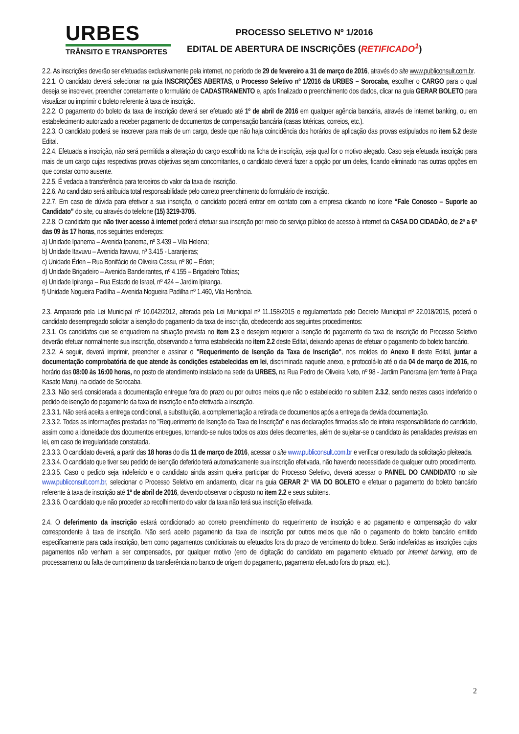URBES
TRÂNSITO E TRANSPORTES
PROCESSO SELETIVO Nº 1/2016
EDITAL DE ABERTURA DE INSCRIÇÕES (RETIFICADO<sup>1</sup>)
2.2. As inscrições deverão ser efetuadas exclusivamente pela internet, no período de 29 de fevereiro a 31 de março de 2016, através do site www.publiconsult.com.br.
2.2.1. O candidato deverá selecionar na guia INSCRIÇÕES ABERTAS, o Processo Seletivo nº 1/2016 da URBES – Sorocaba, escolher o CARGO para o qual deseja se inscrever, preencher corretamente o formulário de CADASTRAMENTO e, após finalizado o preenchimento dos dados, clicar na guia GERAR BOLETO para visualizar ou imprimir o boleto referente à taxa de inscrição.
2.2.2. O pagamento do boleto da taxa de inscrição deverá ser efetuado até 1º de abril de 2016 em qualquer agência bancária, através de internet banking, ou em estabelecimento autorizado a receber pagamento de documentos de compensação bancária (casas lotéricas, correios, etc.).
2.2.3. O candidato poderá se inscrever para mais de um cargo, desde que não haja coincidência dos horários de aplicação das provas estipulados no item 5.2 deste Edital.
2.2.4. Efetuada a inscrição, não será permitida a alteração do cargo escolhido na ficha de inscrição, seja qual for o motivo alegado. Caso seja efetuada inscrição para mais de um cargo cujas respectivas provas objetivas sejam concomitantes, o candidato deverá fazer a opção por um deles, ficando eliminado nas outras opções em que constar como ausente.
2.2.5. É vedada a transferência para terceiros do valor da taxa de inscrição.
2.2.6. Ao candidato será atribuída total responsabilidade pelo correto preenchimento do formulário de inscrição.
2.2.7. Em caso de dúvida para efetivar a sua inscrição, o candidato poderá entrar em contato com a empresa clicando no ícone “Fale Conosco – Suporte ao Candidato” do site, ou através do telefone (15) 3219-3705.
2.2.8. O candidato que não tiver acesso à internet poderá efetuar sua inscrição por meio do serviço público de acesso à internet da CASA DO CIDADÃO, de 2ª a 6ª das 09 às 17 horas, nos seguintes endereços:
a) Unidade Ipanema – Avenida Ipanema, nº 3.439 – Vila Helena;
b) Unidade Itavuvu – Avenida Itavuvu, nº 3.415 - Laranjeiras;
c) Unidade Éden – Rua Bonifácio de Oliveira Cassu, nº 80 – Éden;
d) Unidade Brigadeiro – Avenida Bandeirantes, nº 4.155 – Brigadeiro Tobias;
e) Unidade Ipiranga – Rua Estado de Israel, nº 424 – Jardim Ipiranga.
f) Unidade Nogueira Padilha – Avenida Nogueira Padilha nº 1.460, Vila Hortência.
2.3. Amparado pela Lei Municipal nº 10.042/2012, alterada pela Lei Municipal nº 11.158/2015 e regulamentada pelo Decreto Municipal nº 22.018/2015, poderá o candidato desempregado solicitar a isenção do pagamento da taxa de inscrição, obedecendo aos seguintes procedimentos:
2.3.1. Os candidatos que se enquadrem na situação prevista no item 2.3 e desejem requerer a isenção do pagamento da taxa de inscrição do Processo Seletivo deverão efetuar normalmente sua inscrição, observando a forma estabelecida no item 2.2 deste Edital, deixando apenas de efetuar o pagamento do boleto bancário.
2.3.2. A seguir, deverá imprimir, preencher e assinar o "Requerimento de Isenção da Taxa de Inscrição", nos moldes do Anexo II deste Edital, juntar a documentação comprobatória de que atende às condições estabelecidas em lei, discriminada naquele anexo, e protocolá-lo até o dia 04 de março de 2016, no horário das 08:00 às 16:00 horas, no posto de atendimento instalado na sede da URBES, na Rua Pedro de Oliveira Neto, nº 98 - Jardim Panorama (em frente à Praça Kasato Maru), na cidade de Sorocaba.
2.3.3. Não será considerada a documentação entregue fora do prazo ou por outros meios que não o estabelecido no subitem 2.3.2, sendo nestes casos indeferido o pedido de isenção do pagamento da taxa de inscrição e não efetivada a inscrição.
2.3.3.1. Não será aceita a entrega condicional, a substituição, a complementação a retirada de documentos após a entrega da devida documentação.
2.3.3.2. Todas as informações prestadas no "Requerimento de Isenção da Taxa de Inscrição" e nas declarações firmadas são de inteira responsabilidade do candidato, assim como a idoneidade dos documentos entregues, tornando-se nulos todos os atos deles decorrentes, além de sujeitar-se o candidato às penalidades previstas em lei, em caso de irregularidade constatada.
2.3.3.3. O candidato deverá, a partir das 18 horas do dia 11 de março de 2016, acessar o site www.publiconsult.com.br e verificar o resultado da solicitação pleiteada.
2.3.3.4. O candidato que tiver seu pedido de isenção deferido terá automaticamente sua inscrição efetivada, não havendo necessidade de qualquer outro procedimento.
2.3.3.5. Caso o pedido seja indeferido e o candidato ainda assim queira participar do Processo Seletivo, deverá acessar o PAINEL DO CANDIDATO no site www.publiconsult.com.br, selecionar o Processo Seletivo em andamento, clicar na guia GERAR 2ª VIA DO BOLETO e efetuar o pagamento do boleto bancário referente à taxa de inscrição até 1º de abril de 2016, devendo observar o disposto no item 2.2 e seus subitens.
2.3.3.6. O candidato que não proceder ao recolhimento do valor da taxa não terá sua inscrição efetivada.
2.4. O deferimento da inscrição estará condicionado ao correto preenchimento do requerimento de inscrição e ao pagamento e compensação do valor correspondente à taxa de inscrição. Não será aceito pagamento da taxa de inscrição por outros meios que não o pagamento do boleto bancário emitido especificamente para cada inscrição, bem como pagamentos condicionais ou efetuados fora do prazo de vencimento do boleto. Serão indeferidas as inscrições cujos pagamentos não venham a ser compensados, por qualquer motivo (erro de digitação do candidato em pagamento efetuado por internet banking, erro de processamento ou falta de cumprimento da transferência no banco de origem do pagamento, pagamento efetuado fora do prazo, etc.).
2